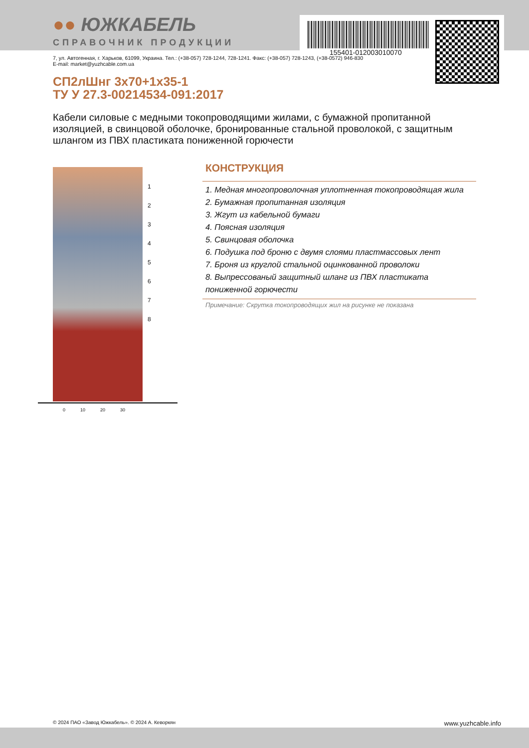155401-012003010070
●● ЮЖКАБЕЛЬ
СПРАВОЧНИК ПРОДУКЦИИ
7, ул. Автогенная, г. Харьков, 61099, Украина. Тел.: (+38-057) 728-1244, 728-1241. Факс: (+38-057) 728-1243, (+38-0572) 946-830
E-mail: market@yuzhcable.com.ua
СП2лШнг 3х70+1х35-1
ТУ У 27.3-00214534-091:2017
Кабели силовые с медными токопроводящими жилами, с бумажной пропитанной изоляцией, в свинцовой оболочке, бронированные стальной проволокой, с защитным шлангом из ПВХ пластиката пониженной горючести
1
2
3
4
5
6
7
8
0 10 20 30
КОНСТРУКЦИЯ
1. Медная многопроволочная уплотненная токопроводящая жила
2. Бумажная пропитанная изоляция
3. Жгут из кабельной бумаги
4. Поясная изоляция
5. Свинцовая оболочка
6. Подушка под броню с двумя слоями пластмассовых лент
7. Броня из круглой стальной оцинкованной проволоки
8. Выпрессованый защитный шланг из ПВХ пластиката пониженной горючести
Примечание: Скрутка токопроводящих жил на рисунке не показана
© 2024 ПАО «Завод Южкабель». © 2024 А. Кеворкян www.yuzhcable.info